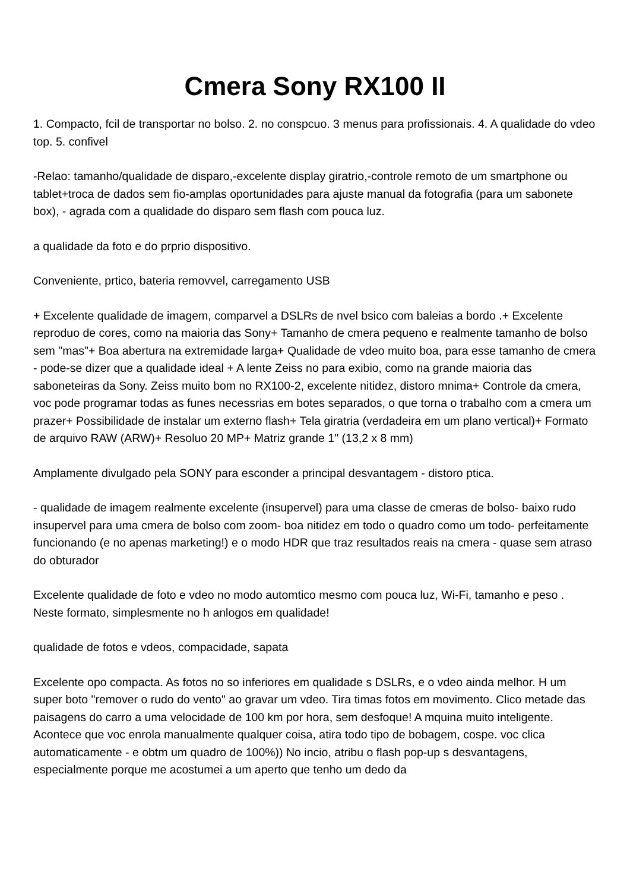Cmera Sony RX100 II
1. Compacto, fcil de transportar no bolso. 2. no conspcuo. 3 menus para profissionais. 4. A qualidade do vdeo top. 5. confivel
-Relao: tamanho/qualidade de disparo,-excelente display giratrio,-controle remoto de um smartphone ou tablet+troca de dados sem fio-amplas oportunidades para ajuste manual da fotografia (para um sabonete box), - agrada com a qualidade do disparo sem flash com pouca luz.
a qualidade da foto e do prprio dispositivo.
Conveniente, prtico, bateria removvel, carregamento USB
+ Excelente qualidade de imagem, comparvel a DSLRs de nvel bsico com baleias a bordo .+ Excelente reproduo de cores, como na maioria das Sony+ Tamanho de cmera pequeno e realmente tamanho de bolso sem "mas"+ Boa abertura na extremidade larga+ Qualidade de vdeo muito boa, para esse tamanho de cmera - pode-se dizer que a qualidade ideal + A lente Zeiss no para exibio, como na grande maioria das saboneteiras da Sony. Zeiss muito bom no RX100-2, excelente nitidez, distoro mnima+ Controle da cmera, voc pode programar todas as funes necessrias em botes separados, o que torna o trabalho com a cmera um prazer+ Possibilidade de instalar um externo flash+ Tela giratria (verdadeira em um plano vertical)+ Formato de arquivo RAW (ARW)+ Resoluo 20 MP+ Matriz grande 1" (13,2 x 8 mm)
Amplamente divulgado pela SONY para esconder a principal desvantagem - distoro ptica.
- qualidade de imagem realmente excelente (insupervel) para uma classe de cmeras de bolso- baixo rudo insupervel para uma cmera de bolso com zoom- boa nitidez em todo o quadro como um todo- perfeitamente funcionando (e no apenas marketing!) e o modo HDR que traz resultados reais na cmera - quase sem atraso do obturador
Excelente qualidade de foto e vdeo no modo automtico mesmo com pouca luz, Wi-Fi, tamanho e peso . Neste formato, simplesmente no h anlogos em qualidade!
qualidade de fotos e vdeos, compacidade, sapata
Excelente opo compacta. As fotos no so inferiores em qualidade s DSLRs, e o vdeo ainda melhor. H um super boto "remover o rudo do vento" ao gravar um vdeo. Tira timas fotos em movimento. Clico metade das paisagens do carro a uma velocidade de 100 km por hora, sem desfoque! A mquina muito inteligente. Acontece que voc enrola manualmente qualquer coisa, atira todo tipo de bobagem, cospe. voc clica automaticamente - e obtm um quadro de 100%)) No incio, atribu o flash pop-up s desvantagens, especialmente porque me acostumei a um aperto que tenho um dedo da